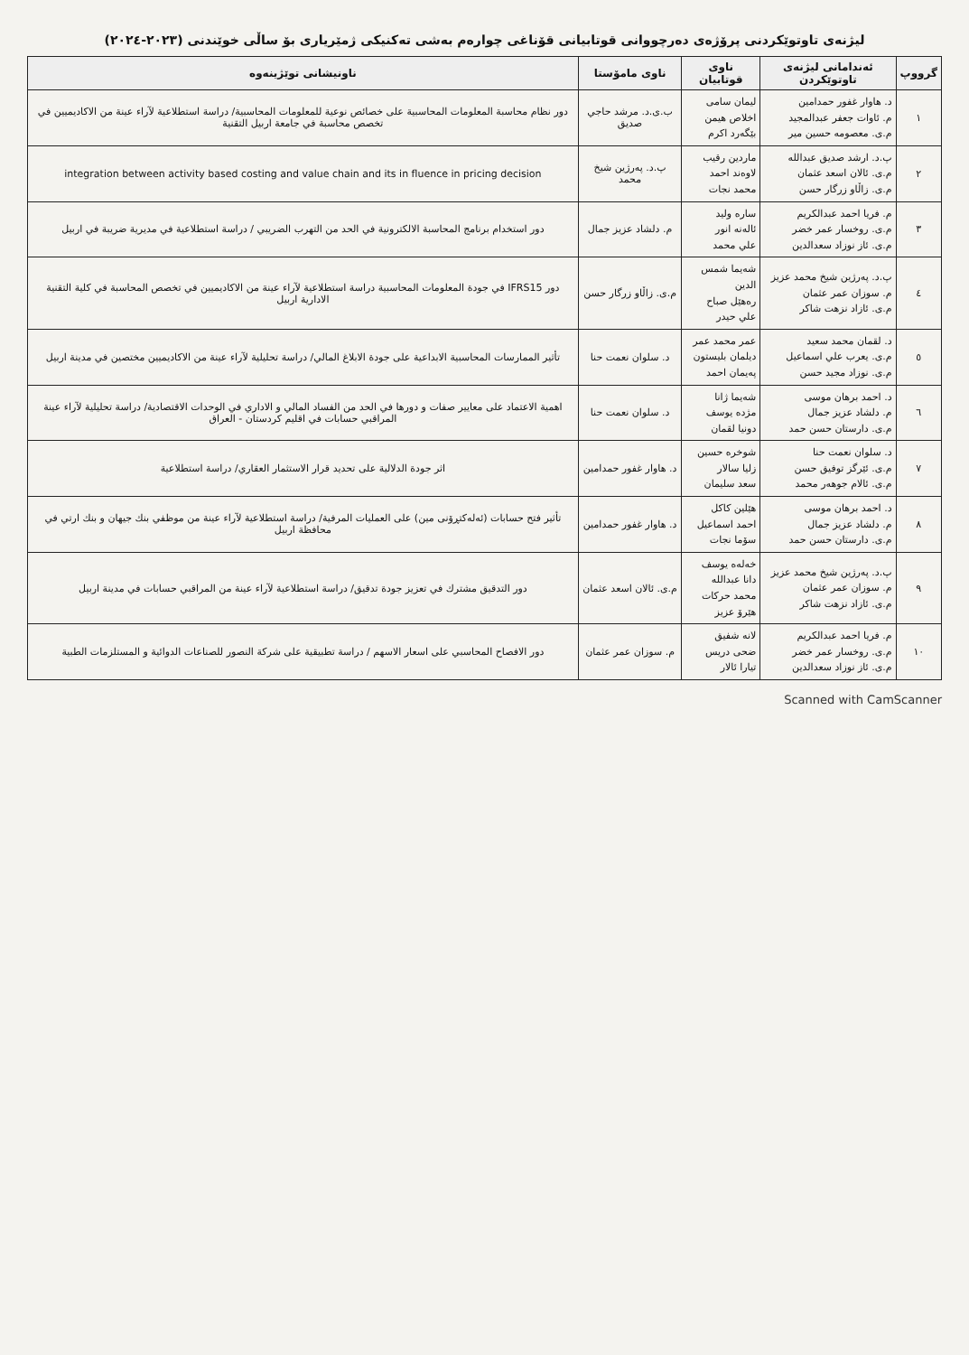لیژنەی تاوتوێکردنی پرۆژەی دەرچووانی قوتابیانی قۆناغی چوارەم بەشی تەکنیکی ژمێریاری بۆ ساڵی خوێندنی (٢٠٢٣-٢٠٢٤)
| گرووپ | ئەندامانی لیژنەی تاوتوێکردن | ناوی قوتابیان | ناوی مامۆستا | ناونیشانی توێژینەوە |
| --- | --- | --- | --- | --- |
| ١ | د. هاوار غفور حمدامین م. ئاوات جعفر عبدالمجيد م.ی. معصومه حسين مير | ليمان سامى اخلاص هيمن بێگەرد اكرم | ب.ی.د. مرشد حاجي صديق | دور نظام محاسبة المعلومات المحاسبية على خصائص نوعية للمعلومات المحاسبية/ دراسة استطلاعية لآراء عينة من الاكاديميين في تخصص محاسبة في جامعة اربيل التقنية |
| ٢ | پ.د. ارشد صديق عبدالله م.ی. ئالان اسعد عثمان م.ی. زاڵاو زرگار حسن | ماردين رقيب لاوەند احمد محمد نجات | پ.د. پەرژين شيخ محمد | integration between activity based costing and value chain and its in fluence in pricing decision |
| ٣ | م. فريا احمد عبدالكريم م.ی. روخسار عمر خضر م.ی. ئاز نوزاد سعدالدين | ساره وليد ئالەنە انور علي محمد | م. دلشاد عزيز جمال | دور استخدام برنامج المحاسبة الالكترونية في الحد من التهرب الضريبي / دراسة استطلاعية في مديرية ضريبة في اربيل |
| ٤ | پ.د. پەرژين شيخ محمد عزيز م. سوزان عمر عثمان م.ی. ئازاد نزهت شاكر | شەيما شمس الدين رەهێل صباح علي حيدر | م.ی. زاڵاو زرگار حسن | دور IFRS15 في جودة المعلومات المحاسبية دراسة استطلاعية لآراء عينة من الاكاديميين في تخصص المحاسبة في كلية التقنية الادارية اربيل |
| ٥ | د. لقمان محمد سعيد م.ی. يعرب علي اسماعيل م.ی. نوزاد مجيد حسن | عمر محمد عمر ديلمان بليستون پەيمان احمد | د. سلوان نعمت حنا | تأثير الممارسات المحاسبية الابداعية على جودة الابلاغ المالي/ دراسة تحليلية لآراء عينة من الاكاديميين مختصين في مدينة اربيل |
| ٦ | د. احمد برهان موسى م. دلشاد عزيز جمال م.ی. دارستان حسن حمد | شەيما ژانا مژده يوسف دونيا لقمان | د. سلوان نعمت حنا | اهمية الاعتماد على معايير صفات و دورها في الحد من الفساد المالي و الاداري في الوحدات الاقتصادية/ دراسة تحليلية لآراء عينة المراقبي حسابات في اقليم كردستان - العراق |
| ٧ | د. سلوان نعمت حنا م.ی. ئێرگز توفيق حسن م.ی. ئالام جوهەر محمد | شوخره حسين زليا سالار سعد سليمان | د. هاوار غفور حمدامين | اثر جودة الدلالية على تحديد قرار الاستثمار العقاري/ دراسة استطلاعية |
| ٨ | د. احمد برهان موسى م. دلشاد عزيز جمال م.ی. دارستان حسن حمد | هێلين كاكل احمد اسماعيل سۆما نجات | د. هاوار غفور حمدامين | تأثير فتح حسابات (ئەلەکتڕۆنی مين) على العمليات المرفية/ دراسة استطلاعية لآراء عينة من موظفي بنك جيهان و بنك ارتي في محافظة اربيل |
| ٩ | پ.د. پەرژين شيخ محمد عزيز م. سوزان عمر عثمان م.ی. ئازاد نزهت شاكر | خەلەه يوسف دانا عبدالله محمد حركات هێرۆ عزيز | م.ی. ئالان اسعد عثمان | دور التدقيق مشترك في تعزيز جودة تدقيق/ دراسة استطلاعية لآراء عينة من المراقبي حسابات في مدينة اربيل |
| ١٠ | م. فريا احمد عبدالكريم م.ی. روخسار عمر خضر م.ی. ئاز نوزاد سعدالدين | لانه شفيق ضحى دريس تيارا ئالار | م. سوزان عمر عثمان | دور الافصاح المحاسبي على اسعار الاسهم / دراسة تطبيقية على شركة النصور للصناعات الدوائية و المستلزمات الطبية |
Scanned with CamScanner